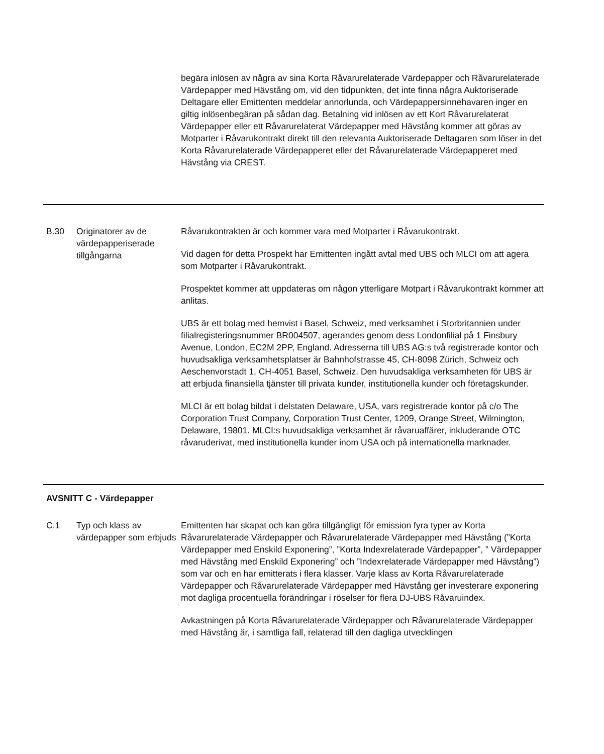| | | begära inlösen av några av sina Korta Råvarurelaterade Värdepapper och Råvarurelaterade Värdepapper med Hävstång om, vid den tidpunkten, det inte finna några Auktoriserade Deltagare eller Emittenten meddelar annorlunda, och Värdepappersinnehavaren inger en giltig inlösenbegäran på sådan dag. Betalning vid inlösen av ett Kort Råvarurelaterat Värdepapper eller ett Råvarurelaterat Värdepapper med Hävstång kommer att göras av Motparter i Råvarukontrakt direkt till den relevanta Auktoriserade Deltagaren som löser in det Korta Råvarurelaterade Värdepapperet eller det Råvarurelaterade Värdepapperet med Hävstång via CREST. |
| B.30 | Originatorer av de värdepapperiserade tillgångarna | Råvarukontrakten är och kommer vara med Motparter i Råvarukontrakt. Vid dagen för detta Prospekt har Emittenten ingått avtal med UBS och MLCI om att agera som Motparter i Råvarukontrakt. Prospektet kommer att uppdateras om någon ytterligare Motpart i Råvarukontrakt kommer att anlitas. UBS är ett bolag med hemvist i Basel, Schweiz, med verksamhet i Storbritannien under filialregisteringsnummer BR004507, agerandes genom dess Londonfilial på 1 Finsbury Avenue, London, EC2M 2PP, England. Adresserna till UBS AG:s två registrerade kontor och huvudsakliga verksamhetsplatser är Bahnhofstrasse 45, CH-8098 Zürich, Schweiz och Aeschenvorstadt 1, CH-4051 Basel, Schweiz. Den huvudsakliga verksamheten för UBS är att erbjuda finansiella tjänster till privata kunder, institutionella kunder och företagskunder. MLCI är ett bolag bildat i delstaten Delaware, USA, vars registrerade kontor på c/o The Corporation Trust Company, Corporation Trust Center, 1209, Orange Street, Wilmington, Delaware, 19801. MLCI:s huvudsakliga verksamhet är råvaruaffärer, inkluderande OTC råvaruderivat, med institutionella kunder inom USA och på internationella marknader. |
| AVSNITT C - Värdepapper | | |
| C.1 | Typ och klass av värdepapper som erbjuds | Emittenten har skapat och kan göra tillgängligt för emission fyra typer av Korta Råvarurelaterade Värdepapper och Råvarurelaterade Värdepapper med Hävstång (”Korta Värdepapper med Enskild Exponering”, ”Korta Indexrelaterade Värdepapper”, ” Värdepapper med Hävstång med Enskild Exponering” och ”Indexrelaterade Värdepapper med Hävstång”) som var och en har emitterats i flera klasser. Varje klass av Korta Råvarurelaterade Värdepapper och Råvarurelaterade Värdepapper med Hävstång ger investerare exponering mot dagliga procentuella förändringar i röselser för flera DJ-UBS Råvaruindex. Avkastningen på Korta Råvarurelaterade Värdepapper och Råvarurelaterade Värdepapper med Hävstång är, i samtliga fall, relaterad till den dagliga utvecklingen |